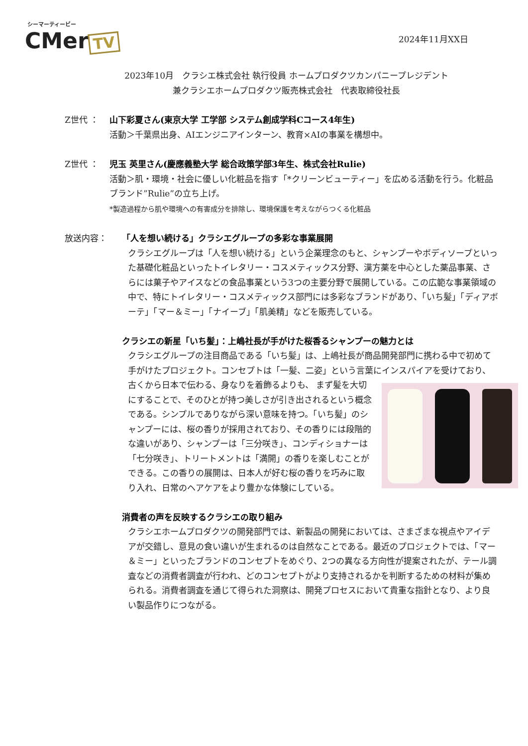シーマーティービー
CMer TV
2024年11月XX日
2023年10月　クラシエ株式会社 執行役員 ホームプロダクツカンパニープレジデント
兼クラシエホームプロダクツ販売株式会社　代表取締役社長
Z世代 ： 山下彩夏さん(東京大学 工学部 システム創成学科Cコース4年生)
活動＞千葉県出身、AIエンジニアインターン、教育×AIの事業を構想中。
Z世代 ： 児玉 英里さん(慶應義塾大学 総合政策学部3年生、株式会社Rulie)
活動＞肌・環境・社会に優しい化粧品を指す「*クリーンビューティー」を広める活動を行う。化粧品ブランド”Rulie”の立ち上げ。
*製造過程から肌や環境への有害成分を排除し、環境保護を考えながらつくる化粧品
放送内容： 「人を想い続ける」クラシエグループの多彩な事業展開
クラシエグループは「人を想い続ける」という企業理念のもと、シャンプーやボディソープといった基礎化粧品といったトイレタリー・コスメティックス分野、漢方薬を中心とした薬品事業、さらには菓子やアイスなどの食品事業という3つの主要分野で展開している。この広範な事業領域の中で、特にトイレタリー・コスメティックス部門には多彩なブランドがあり、「いち髪」「ディアボーテ」「マー＆ミー」「ナイーブ」「肌美精」などを販売している。
クラシエの新星「いち髪」：上嶋社長が手がけた桜香るシャンプーの魅力とは
クラシエグループの注目商品である「いち髪」は、上嶋社長が商品開発部門に携わる中で初めて手がけたプロジェクト。コンセプトは「一髪、二姿」という言葉にインスパイアを受けており、古くから日本で伝わる、身なりを着飾るよりも、
まず髪を大切にすることで、そのひとが持つ美しさが引き出されるという概念である。シンプルでありながら深い意味を持つ。「いち髪」のシャンプーには、桜の香りが採用されており、その香りには段階的な違いがあり、シャンプーは「三分咲き」、コンディショナーは「七分咲き」、トリートメントは「満開」の香りを楽しむことができる。この香りの展開は、日本人が好む桜の香りを巧みに取り入れ、日常のヘアケアをより豊かな体験にしている。
消費者の声を反映するクラシエの取り組み
クラシエホームプロダクツの開発部門では、新製品の開発においては、さまざまな視点やアイデアが交錯し、意見の食い違いが生まれるのは自然なことである。最近のプロジェクトでは、「マー＆ミー」といったブランドのコンセプトをめぐり、2つの異なる方向性が提案されたが、テール調査などの消費者調査が行われ、どのコンセプトがより支持されるかを判断するための材料が集められる。消費者調査を通じて得られた洞察は、開発プロセスにおいて貴重な指針となり、より良い製品作りにつながる。